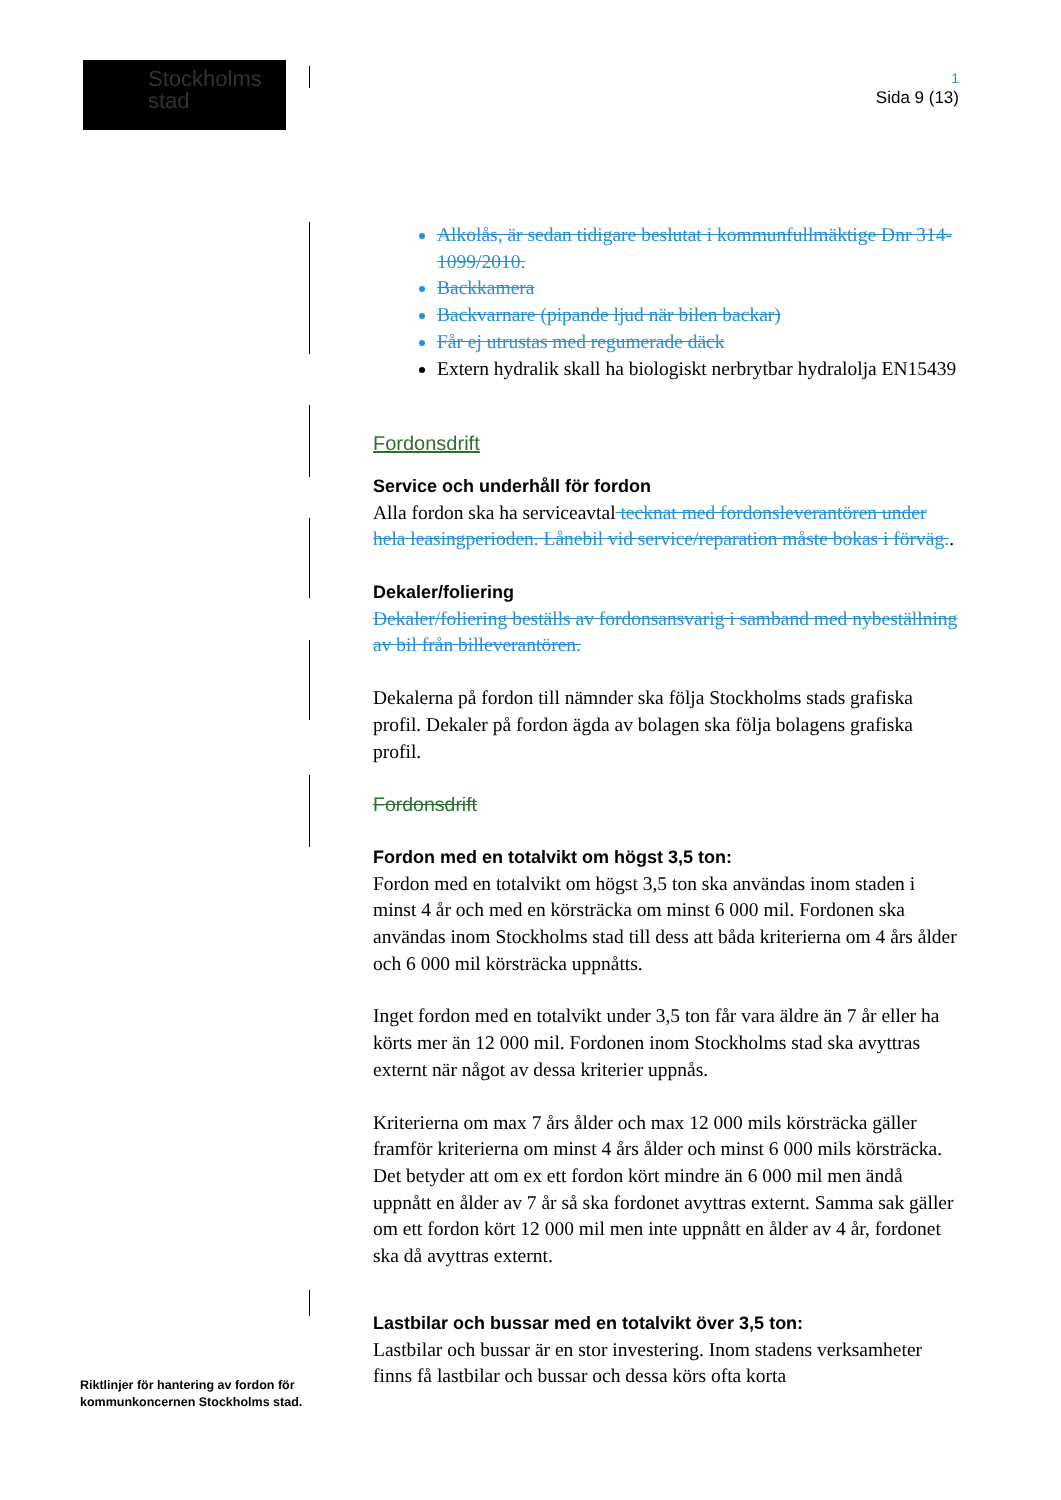Stockholms
stad
1
Sida 9 (13)
Alkolås, är sedan tidigare beslutat i kommunfullmäktige Dnr 314-1099/2010.
Backkamera
Backvarnare (pipande ljud när bilen backar)
Får ej utrustas med regumerade däck
Extern hydralik skall ha biologiskt nerbrytbar hydralolja EN15439
Fordonsdrift
Service och underhåll för fordon
Alla fordon ska ha serviceavtal tecknat med fordonsleverantören under hela leasingperioden. Lånebil vid service/reparation måste bokas i förväg..
Dekaler/foliering
Dekaler/foliering beställs av fordonsansvarig i samband med nybeställning av bil från billeverantören.
Dekalerna på fordon till nämnder ska följa Stockholms stads grafiska profil. Dekaler på fordon ägda av bolagen ska följa bolagens grafiska profil.
Fordonsdrift
Fordon med en totalvikt om högst 3,5 ton:
Fordon med en totalvikt om högst 3,5 ton ska användas inom staden i minst 4 år och med en körsträcka om minst 6 000 mil. Fordonen ska användas inom Stockholms stad till dess att båda kriterierna om 4 års ålder och 6 000 mil körsträcka uppnåtts.
Inget fordon med en totalvikt under 3,5 ton får vara äldre än 7 år eller ha körts mer än 12 000 mil. Fordonen inom Stockholms stad ska avyttras externt när något av dessa kriterier uppnås.
Kriterierna om max 7 års ålder och max 12 000 mils körsträcka gäller framför kriterierna om minst 4 års ålder och minst 6 000 mils körsträcka. Det betyder att om ex ett fordon kört mindre än 6 000 mil men ändå uppnått en ålder av 7 år så ska fordonet avyttras externt. Samma sak gäller om ett fordon kört 12 000 mil men inte uppnått en ålder av 4 år, fordonet ska då avyttras externt.
Lastbilar och bussar med en totalvikt över 3,5 ton:
Lastbilar och bussar är en stor investering. Inom stadens verksamheter finns få lastbilar och bussar och dessa körs ofta korta
Riktlinjer för hantering av fordon för
kommunkoncernen Stockholms stad.